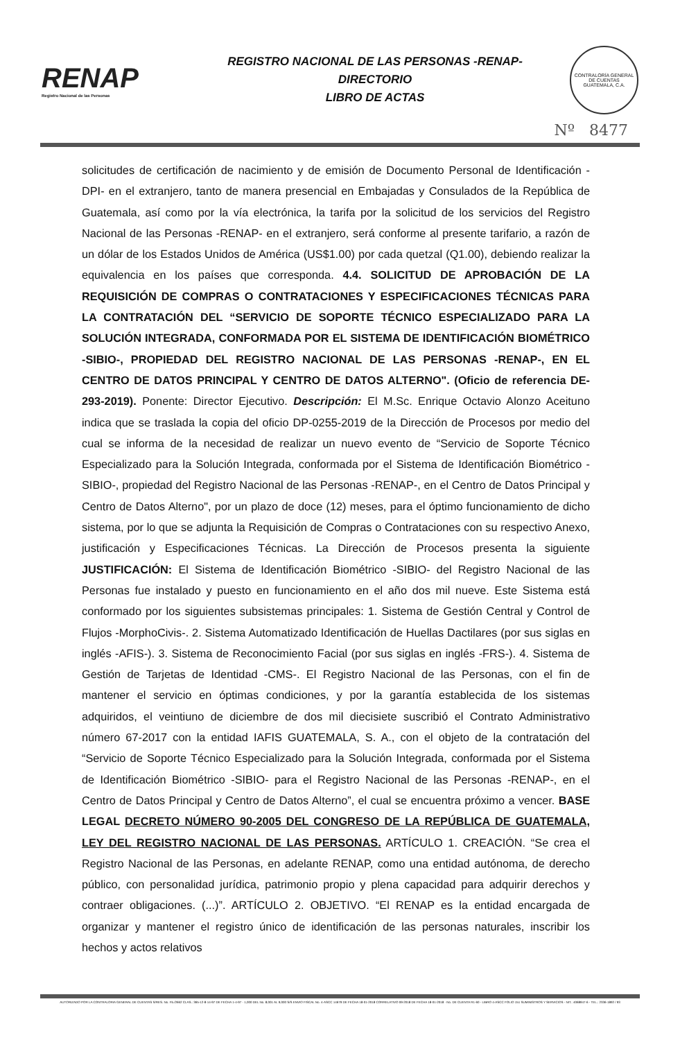RENAP
Registro Nacional de las Personas
REGISTRO NACIONAL DE LAS PERSONAS -RENAP-
DIRECTORIO
LIBRO DE ACTAS
CONTRALORÍA GENERAL DE CUENTAS
GUATEMALA, C.A.
Nº 8477
solicitudes de certificación de nacimiento y de emisión de Documento Personal de Identificación -DPI- en el extranjero, tanto de manera presencial en Embajadas y Consulados de la República de Guatemala, así como por la vía electrónica, la tarifa por la solicitud de los servicios del Registro Nacional de las Personas -RENAP- en el extranjero, será conforme al presente tarifario, a razón de un dólar de los Estados Unidos de América (US$1.00) por cada quetzal (Q1.00), debiendo realizar la equivalencia en los países que corresponda. 4.4. SOLICITUD DE APROBACIÓN DE LA REQUISICIÓN DE COMPRAS O CONTRATACIONES Y ESPECIFICACIONES TÉCNICAS PARA LA CONTRATACIÓN DEL “SERVICIO DE SOPORTE TÉCNICO ESPECIALIZADO PARA LA SOLUCIÓN INTEGRADA, CONFORMADA POR EL SISTEMA DE IDENTIFICACIÓN BIOMÉTRICO -SIBIO-, PROPIEDAD DEL REGISTRO NACIONAL DE LAS PERSONAS -RENAP-, EN EL CENTRO DE DATOS PRINCIPAL Y CENTRO DE DATOS ALTERNO". (Oficio de referencia DE-293-2019). Ponente: Director Ejecutivo. Descripción: El M.Sc. Enrique Octavio Alonzo Aceituno indica que se traslada la copia del oficio DP-0255-2019 de la Dirección de Procesos por medio del cual se informa de la necesidad de realizar un nuevo evento de “Servicio de Soporte Técnico Especializado para la Solución Integrada, conformada por el Sistema de Identificación Biométrico -SIBIO-, propiedad del Registro Nacional de las Personas -RENAP-, en el Centro de Datos Principal y Centro de Datos Alterno", por un plazo de doce (12) meses, para el óptimo funcionamiento de dicho sistema, por lo que se adjunta la Requisición de Compras o Contrataciones con su respectivo Anexo, justificación y Especificaciones Técnicas. La Dirección de Procesos presenta la siguiente JUSTIFICACIÓN: El Sistema de Identificación Biométrico -SIBIO- del Registro Nacional de las Personas fue instalado y puesto en funcionamiento en el año dos mil nueve. Este Sistema está conformado por los siguientes subsistemas principales: 1. Sistema de Gestión Central y Control de Flujos -MorphoCivis-. 2. Sistema Automatizado Identificación de Huellas Dactilares (por sus siglas en inglés -AFIS-). 3. Sistema de Reconocimiento Facial (por sus siglas en inglés -FRS-). 4. Sistema de Gestión de Tarjetas de Identidad -CMS-. El Registro Nacional de las Personas, con el fin de mantener el servicio en óptimas condiciones, y por la garantía establecida de los sistemas adquiridos, el veintiuno de diciembre de dos mil diecisiete suscribió el Contrato Administrativo número 67-2017 con la entidad IAFIS GUATEMALA, S. A., con el objeto de la contratación del “Servicio de Soporte Técnico Especializado para la Solución Integrada, conformada por el Sistema de Identificación Biométrico -SIBIO- para el Registro Nacional de las Personas -RENAP-, en el Centro de Datos Principal y Centro de Datos Alterno”, el cual se encuentra próximo a vencer. BASE LEGAL DECRETO NÚMERO 90-2005 DEL CONGRESO DE LA REPÚBLICA DE GUATEMALA, LEY DEL REGISTRO NACIONAL DE LAS PERSONAS. ARTÍCULO 1. CREACIÓN. “Se crea el Registro Nacional de las Personas, en adelante RENAP, como una entidad autónoma, de derecho público, con personalidad jurídica, patrimonio propio y plena capacidad para adquirir derechos y contraer obligaciones. (...)”. ARTÍCULO 2. OBJETIVO. “El RENAP es la entidad encargada de organizar y mantener el registro único de identificación de las personas naturales, inscribir los hechos y actos relativos
AUTORIZADO POR LA CONTRALORIA GENERAL DE CUENTAS S/RES. No. Fb./2662 CLAS.: 365-12-8-14-97 DE FECHA 1-4-97 - 1,000 DEL No. 8,001 AL 9,000 S/S ENVIO FISCAL No. 4-ASCC 14679 DE FECHA 18-01-2018 CORRELATIVO 09-2018 DE FECHA 18-01-2018 - No. DE CUENTA R1-60 - LIBRO 4-ASCC FOLIO 151 SUMINISTROS Y SERVICIOS - NIT.: 4068947-6 - TEL.: 2336-1892 / 93